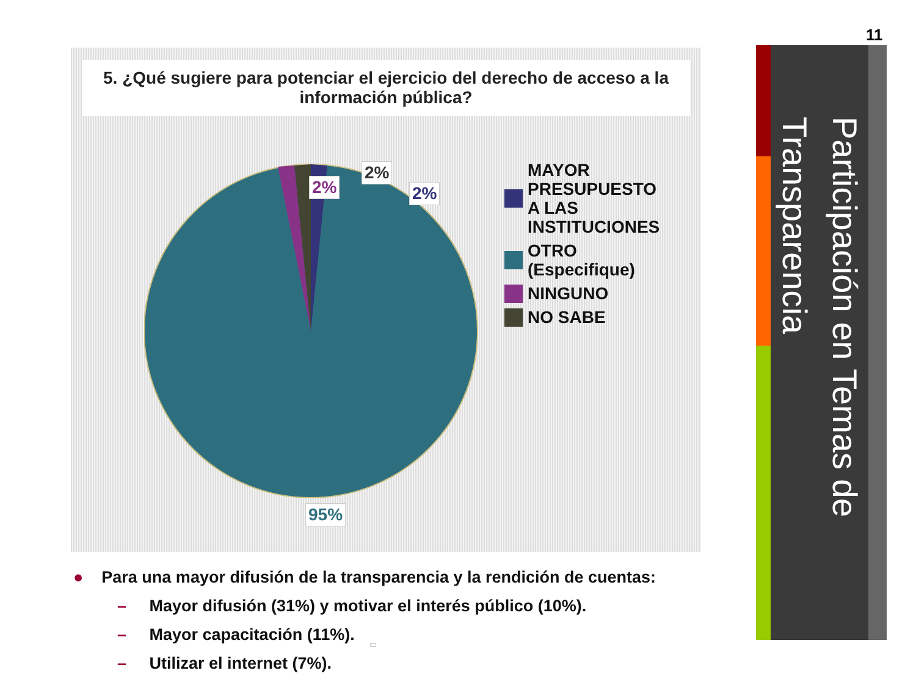11
Participación en Temas de Transparencia
5. ¿Qué sugiere para potenciar el ejercicio del derecho de acceso a la información pública?
2%
2%
2%
MAYOR
PRESUPUESTO
A LAS
INSTITUCIONES
OTRO
(Especifique)
NINGUNO
NO SABE
95%
● Para una mayor difusión de la transparencia y la rendición de cuentas:
– Mayor difusión (31%) y motivar el interés público (10%).
– Mayor capacitación (11%).
– Utilizar el internet (7%).